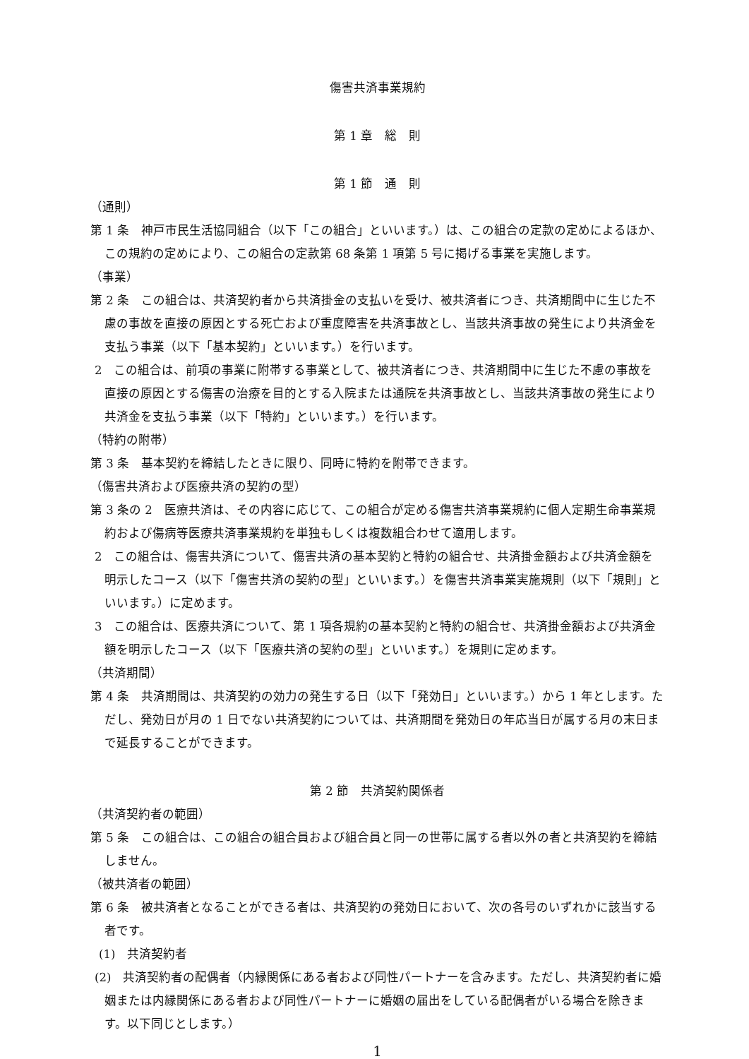傷害共済事業規約
第 1 章　総　則
第 1 節　通　則
（通則）
第 1 条　神戸市民生活協同組合（以下「この組合」といいます。）は、この組合の定款の定めによるほか、この規約の定めにより、この組合の定款第 68 条第 1 項第 5 号に掲げる事業を実施します。
（事業）
第 2 条　この組合は、共済契約者から共済掛金の支払いを受け、被共済者につき、共済期間中に生じた不慮の事故を直接の原因とする死亡および重度障害を共済事故とし、当該共済事故の発生により共済金を支払う事業（以下「基本契約」といいます。）を行います。
2　この組合は、前項の事業に附帯する事業として、被共済者につき、共済期間中に生じた不慮の事故を直接の原因とする傷害の治療を目的とする入院または通院を共済事故とし、当該共済事故の発生により共済金を支払う事業（以下「特約」といいます。）を行います。
（特約の附帯）
第 3 条　基本契約を締結したときに限り、同時に特約を附帯できます。
（傷害共済および医療共済の契約の型）
第 3 条の 2　医療共済は、その内容に応じて、この組合が定める傷害共済事業規約に個人定期生命事業規約および傷病等医療共済事業規約を単独もしくは複数組合わせて適用します。
2　この組合は、傷害共済について、傷害共済の基本契約と特約の組合せ、共済掛金額および共済金額を明示したコース（以下「傷害共済の契約の型」といいます。）を傷害共済事業実施規則（以下「規則」といいます。）に定めます。
3　この組合は、医療共済について、第 1 項各規約の基本契約と特約の組合せ、共済掛金額および共済金額を明示したコース（以下「医療共済の契約の型」といいます。）を規則に定めます。
（共済期間）
第 4 条　共済期間は、共済契約の効力の発生する日（以下「発効日」といいます。）から 1 年とします。ただし、発効日が月の 1 日でない共済契約については、共済期間を発効日の年応当日が属する月の末日まで延長することができます。
第 2 節　共済契約関係者
（共済契約者の範囲）
第 5 条　この組合は、この組合の組合員および組合員と同一の世帯に属する者以外の者と共済契約を締結しません。
（被共済者の範囲）
第 6 条　被共済者となることができる者は、共済契約の発効日において、次の各号のいずれかに該当する者です。
(1)　共済契約者
(2)　共済契約者の配偶者（内縁関係にある者および同性パートナーを含みます。ただし、共済契約者に婚姻または内縁関係にある者および同性パートナーに婚姻の届出をしている配偶者がいる場合を除きます。以下同じとします。）
1